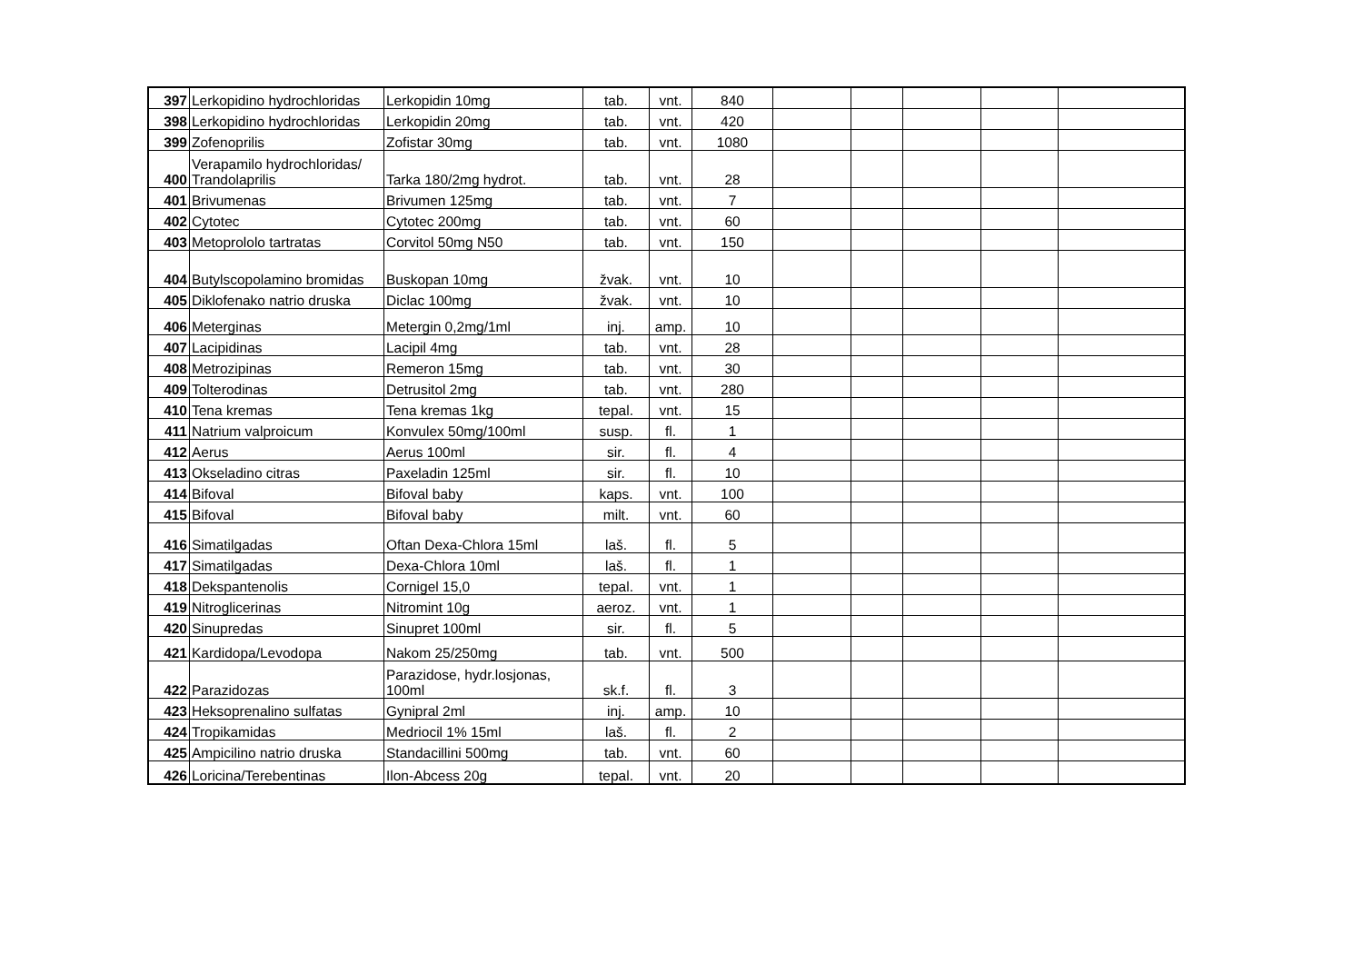| 397 | Lerkopidino hydrochloridas | Lerkopidin 10mg | tab. | vnt. | 840 | | | | | |
| 398 | Lerkopidino hydrochloridas | Lerkopidin 20mg | tab. | vnt. | 420 | | | | | |
| 399 | Zofenoprilis | Zofistar 30mg | tab. | vnt. | 1080 | | | | | |
| 400 | Verapamilo hydrochloridas/ Trandolaprilis | Tarka 180/2mg hydrot. | tab. | vnt. | 28 | | | | | |
| 401 | Brivumenas | Brivumen 125mg | tab. | vnt. | 7 | | | | | |
| 402 | Cytotec | Cytotec 200mg | tab. | vnt. | 60 | | | | | |
| 403 | Metoprololo tartratas | Corvitol 50mg N50 | tab. | vnt. | 150 | | | | | |
| 404 | Butylscopolamino bromidas | Buskopan 10mg | žvak. | vnt. | 10 | | | | | |
| 405 | Diklofenako natrio druska | Diclac 100mg | žvak. | vnt. | 10 | | | | | |
| 406 | Meterginas | Metergin 0,2mg/1ml | inj. | amp. | 10 | | | | | |
| 407 | Lacipidinas | Lacipil 4mg | tab. | vnt. | 28 | | | | | |
| 408 | Metrozipinas | Remeron 15mg | tab. | vnt. | 30 | | | | | |
| 409 | Tolterodinas | Detrusitol 2mg | tab. | vnt. | 280 | | | | | |
| 410 | Tena kremas | Tena kremas 1kg | tepal. | vnt. | 15 | | | | | |
| 411 | Natrium valproicum | Konvulex 50mg/100ml | susp. | fl. | 1 | | | | | |
| 412 | Aerus | Aerus 100ml | sir. | fl. | 4 | | | | | |
| 413 | Okseladino citras | Paxeladin 125ml | sir. | fl. | 10 | | | | | |
| 414 | Bifoval | Bifoval baby | kaps. | vnt. | 100 | | | | | |
| 415 | Bifoval | Bifoval baby | milt. | vnt. | 60 | | | | | |
| 416 | Simatilgadas | Oftan Dexa-Chlora 15ml | laš. | fl. | 5 | | | | | |
| 417 | Simatilgadas | Dexa-Chlora 10ml | laš. | fl. | 1 | | | | | |
| 418 | Dekspantenolis | Cornigel 15,0 | tepal. | vnt. | 1 | | | | | |
| 419 | Nitroglicerinas | Nitromint 10g | aeroz. | vnt. | 1 | | | | | |
| 420 | Sinupredas | Sinupret 100ml | sir. | fl. | 5 | | | | | |
| 421 | Kardidopa/Levodopa | Nakom 25/250mg | tab. | vnt. | 500 | | | | | |
| 422 | Parazidozas | Parazidose, hydr.losjonas, 100ml | sk.f. | fl. | 3 | | | | | |
| 423 | Heksoprenalino sulfatas | Gynipral 2ml | inj. | amp. | 10 | | | | | |
| 424 | Tropikamidas | Medriocil 1% 15ml | laš. | fl. | 2 | | | | | |
| 425 | Ampicilino natrio druska | Standacillini 500mg | tab. | vnt. | 60 | | | | | |
| 426 | Loricina/Terebentinas | Ilon-Abcess 20g | tepal. | vnt. | 20 | | | | | |